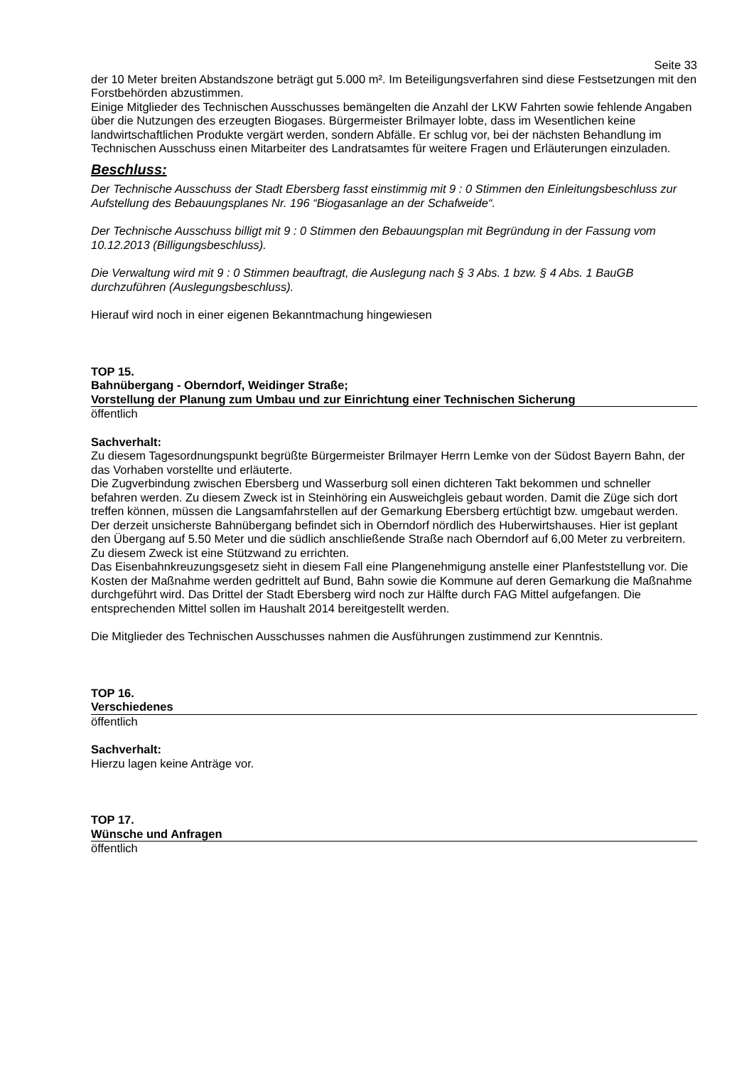Seite 33
der 10 Meter breiten Abstandszone beträgt gut 5.000 m². Im Beteiligungsverfahren sind diese Festsetzungen mit den Forstbehörden abzustimmen.
Einige Mitglieder des Technischen Ausschusses bemängelten die Anzahl der LKW Fahrten sowie fehlende Angaben über die Nutzungen des erzeugten Biogases. Bürgermeister Brilmayer lobte, dass im Wesentlichen keine landwirtschaftlichen Produkte vergärt werden, sondern Abfälle. Er schlug vor, bei der nächsten Behandlung im Technischen Ausschuss einen Mitarbeiter des Landratsamtes für weitere Fragen und Erläuterungen einzuladen.
Beschluss:
Der Technische Ausschuss der Stadt Ebersberg fasst einstimmig mit 9 : 0 Stimmen den Einleitungsbeschluss zur Aufstellung des Bebauungsplanes Nr. 196 “Biogasanlage an der Schafweide“.
Der Technische Ausschuss billigt mit 9 : 0 Stimmen den Bebauungsplan mit Begründung in der Fassung vom 10.12.2013 (Billigungsbeschluss).
Die Verwaltung wird mit 9 : 0 Stimmen beauftragt, die Auslegung nach § 3 Abs. 1 bzw. § 4 Abs. 1 BauGB durchzuführen (Auslegungsbeschluss).
Hierauf wird noch in einer eigenen Bekanntmachung hingewiesen
TOP 15.
Bahnübergang - Oberndorf, Weidinger Straße;
Vorstellung der Planung zum Umbau und zur Einrichtung einer Technischen Sicherung
öffentlich
Sachverhalt:
Zu diesem Tagesordnungspunkt begrüßte Bürgermeister Brilmayer Herrn Lemke von der Südost Bayern Bahn, der das Vorhaben vorstellte und erläuterte.
Die Zugverbindung zwischen Ebersberg und Wasserburg soll einen dichteren Takt bekommen und schneller befahren werden. Zu diesem Zweck ist in Steinhöring ein Ausweichgleis gebaut worden. Damit die Züge sich dort treffen können, müssen die Langsamfahrstellen auf der Gemarkung Ebersberg ertüchtigt bzw. umgebaut werden. Der derzeit unsicherste Bahnübergang befindet sich in Oberndorf nördlich des Huberwirtshauses. Hier ist geplant den Übergang auf 5.50 Meter und die südlich anschließende Straße nach Oberndorf auf 6,00 Meter zu verbreitern. Zu diesem Zweck ist eine Stützwand zu errichten.
Das Eisenbahnkreuzungsgesetz sieht in diesem Fall eine Plangenehmigung anstelle einer Planfeststellung vor. Die Kosten der Maßnahme werden gedrittelt auf Bund, Bahn sowie die Kommune auf deren Gemarkung die Maßnahme durchgeführt wird. Das Drittel der Stadt Ebersberg wird noch zur Hälfte durch FAG Mittel aufgefangen. Die entsprechenden Mittel sollen im Haushalt 2014 bereitgestellt werden.
Die Mitglieder des Technischen Ausschusses nahmen die Ausführungen zustimmend zur Kenntnis.
TOP 16.
Verschiedenes
öffentlich
Sachverhalt:
Hierzu lagen keine Anträge vor.
TOP 17.
Wünsche und Anfragen
öffentlich